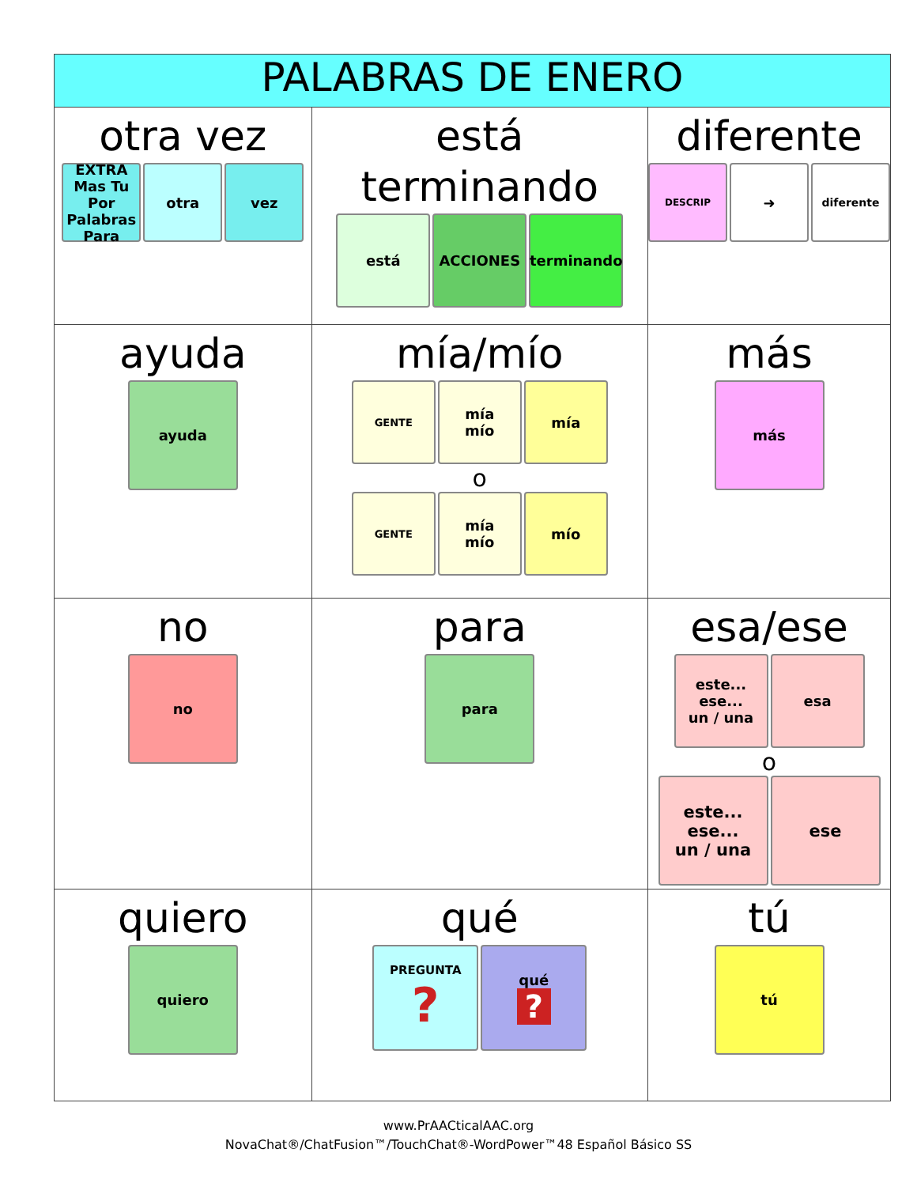| PALABRAS DE ENERO | | |
| --- | --- | --- |
| otra vez EXTRA Mas Tu Por Palabras Para otra vez | está terminando está ACCIONES terminando | diferente DESCRIP ➜ diferente |
| ayuda ayuda | mía/mío GENTE mía mío mía o GENTE mía mío mío | más más |
| no no | para para | esa/ese este... ese... un / una esa o este... ese... un / una ese |
| quiero quiero | qué PREGUNTA ? qué ? | tú tú |
www.PrAACticalAAC.org
NovaChat®/ChatFusion™/TouchChat®-WordPower™48 Español Básico SS